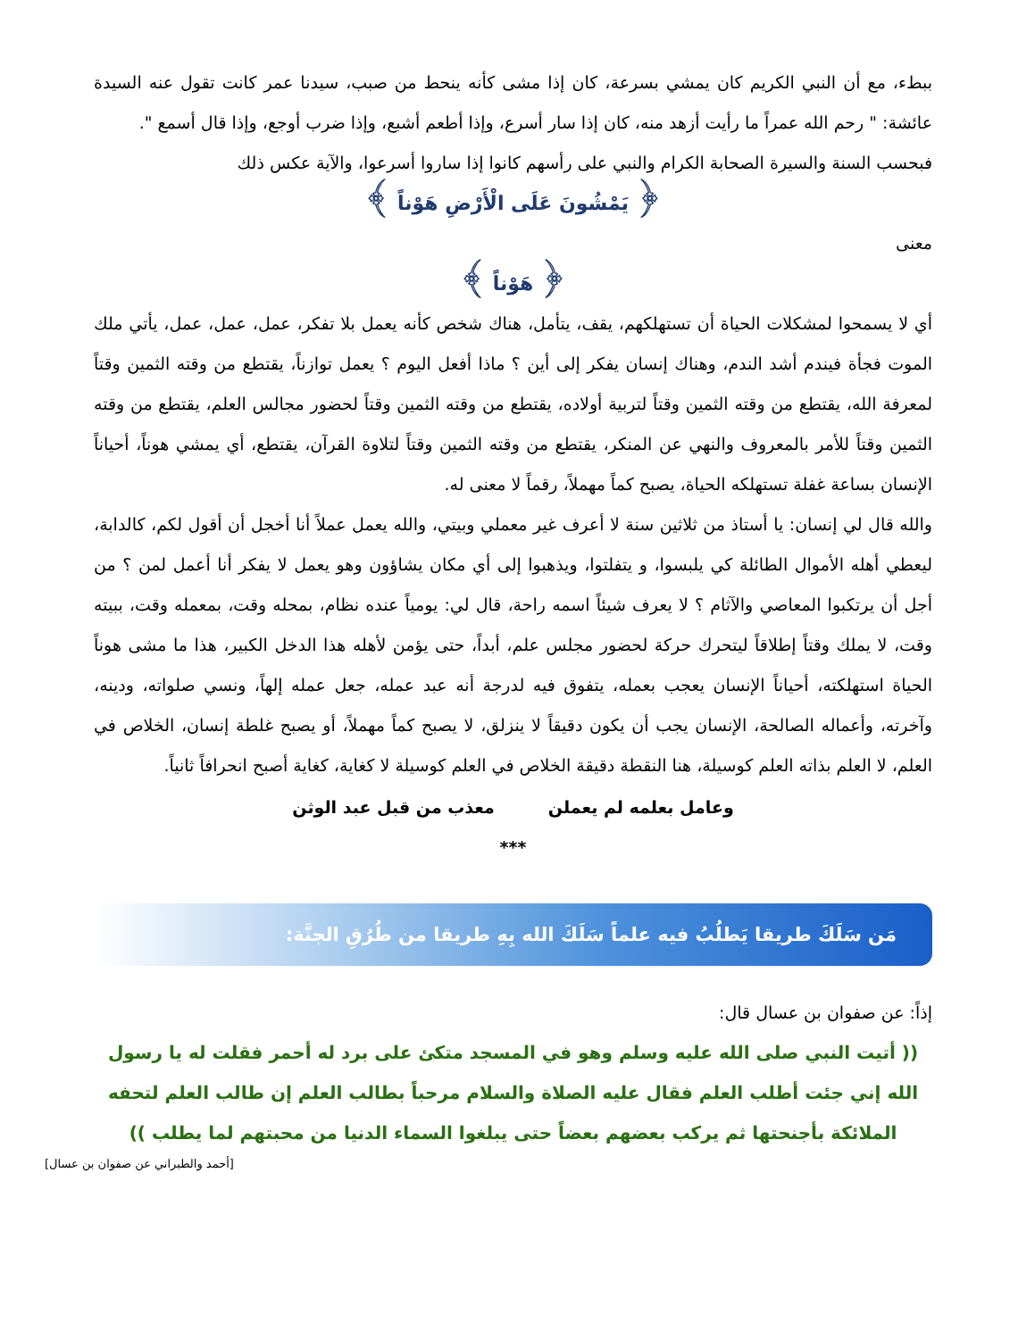ببطء، مع أن النبي الكريم كان يمشي بسرعة، كان إذا مشى كأنه ينحط من صبب، سيدنا عمر كانت تقول عنه السيدة عائشة: " رحم الله عمراً ما رأيت أزهد منه، كان إذا سار أسرع، وإذا أطعم أشبع، وإذا ضرب أوجع، وإذا قال أسمع ".
فبحسب السنة والسيرة الصحابة الكرام والنبي على رأسهم كانوا إذا ساروا أسرعوا، والآية عكس ذلك
﴿ يَمْشُونَ عَلَى الْأَرْضِ هَوْناً ﴾
معنى
﴿ هَوْناً ﴾
أي لا يسمحوا لمشكلات الحياة أن تستهلكهم، يقف، يتأمل، هناك شخص كأنه يعمل بلا تفكر، عمل، عمل، عمل، يأتي ملك الموت فجأة فيندم أشد الندم، وهناك إنسان يفكر إلى أين ؟ ماذا أفعل اليوم ؟ يعمل توازناً، يقتطع من وقته الثمين وقتاً لمعرفة الله، يقتطع من وقته الثمين وقتاً لتربية أولاده، يقتطع من وقته الثمين وقتاً لحضور مجالس العلم، يقتطع من وقته الثمين وقتاً للأمر بالمعروف والنهي عن المنكر، يقتطع من وقته الثمين وقتاً لتلاوة القرآن، يقتطع، أي يمشي هوناً، أحياناً الإنسان بساعة غفلة تستهلكه الحياة، يصبح كماً مهملاً، رقماً لا معنى له.
والله قال لي إنسان: يا أستاذ من ثلاثين سنة لا أعرف غير معملي وبيتي، والله يعمل عملاً أنا أخجل أن أقول لكم، كالدابة، ليعطي أهله الأموال الطائلة كي يلبسوا، و يتفلتوا، ويذهبوا إلى أي مكان يشاؤون وهو يعمل لا يفكر أنا أعمل لمن ؟ من أجل أن يرتكبوا المعاصي والآثام ؟ لا يعرف شيئاً اسمه راحة، قال لي: يومياً عنده نظام، بمحله وقت، بمعمله وقت، ببيته وقت، لا يملك وقتاً إطلاقاً ليتحرك حركة لحضور مجلس علم، أبداً، حتى يؤمن لأهله هذا الدخل الكبير، هذا ما مشى هوناً الحياة استهلكته، أحياناً الإنسان يعجب بعمله، يتفوق فيه لدرجة أنه عبد عمله، جعل عمله إلهاً، ونسي صلواته، ودينه، وآخرته، وأعماله الصالحة، الإنسان يجب أن يكون دقيقاً لا ينزلق، لا يصبح كماً مهملاً، أو يصبح غلطة إنسان، الخلاص في العلم، لا العلم بذاته العلم كوسيلة، هنا النقطة دقيقة الخلاص في العلم كوسيلة لا كغاية، كغاية أصبح انحرافاً ثانياً.
وعامل بعلمه لم يعملن معذب من قبل عبد الوثن
***
مَن سَلَكَ طريقا يَطلُبُ فيه علماً سَلَكَ الله بِهِ طريقا من طُرُقِ الجنَّة:
إذاً: عن صفوان بن عسال قال:
(( أتيت النبي صلى الله عليه وسلم وهو في المسجد متكئ على برد له أحمر فقلت له يا رسول الله إني جئت أطلب العلم فقال عليه الصلاة والسلام مرحباً بطالب العلم إن طالب العلم لتحفه الملائكة بأجنحتها ثم يركب بعضهم بعضاً حتى يبلغوا السماء الدنيا من محبتهم لما يطلب ))
[أحمد والطبراني عن صفوان بن عسال]